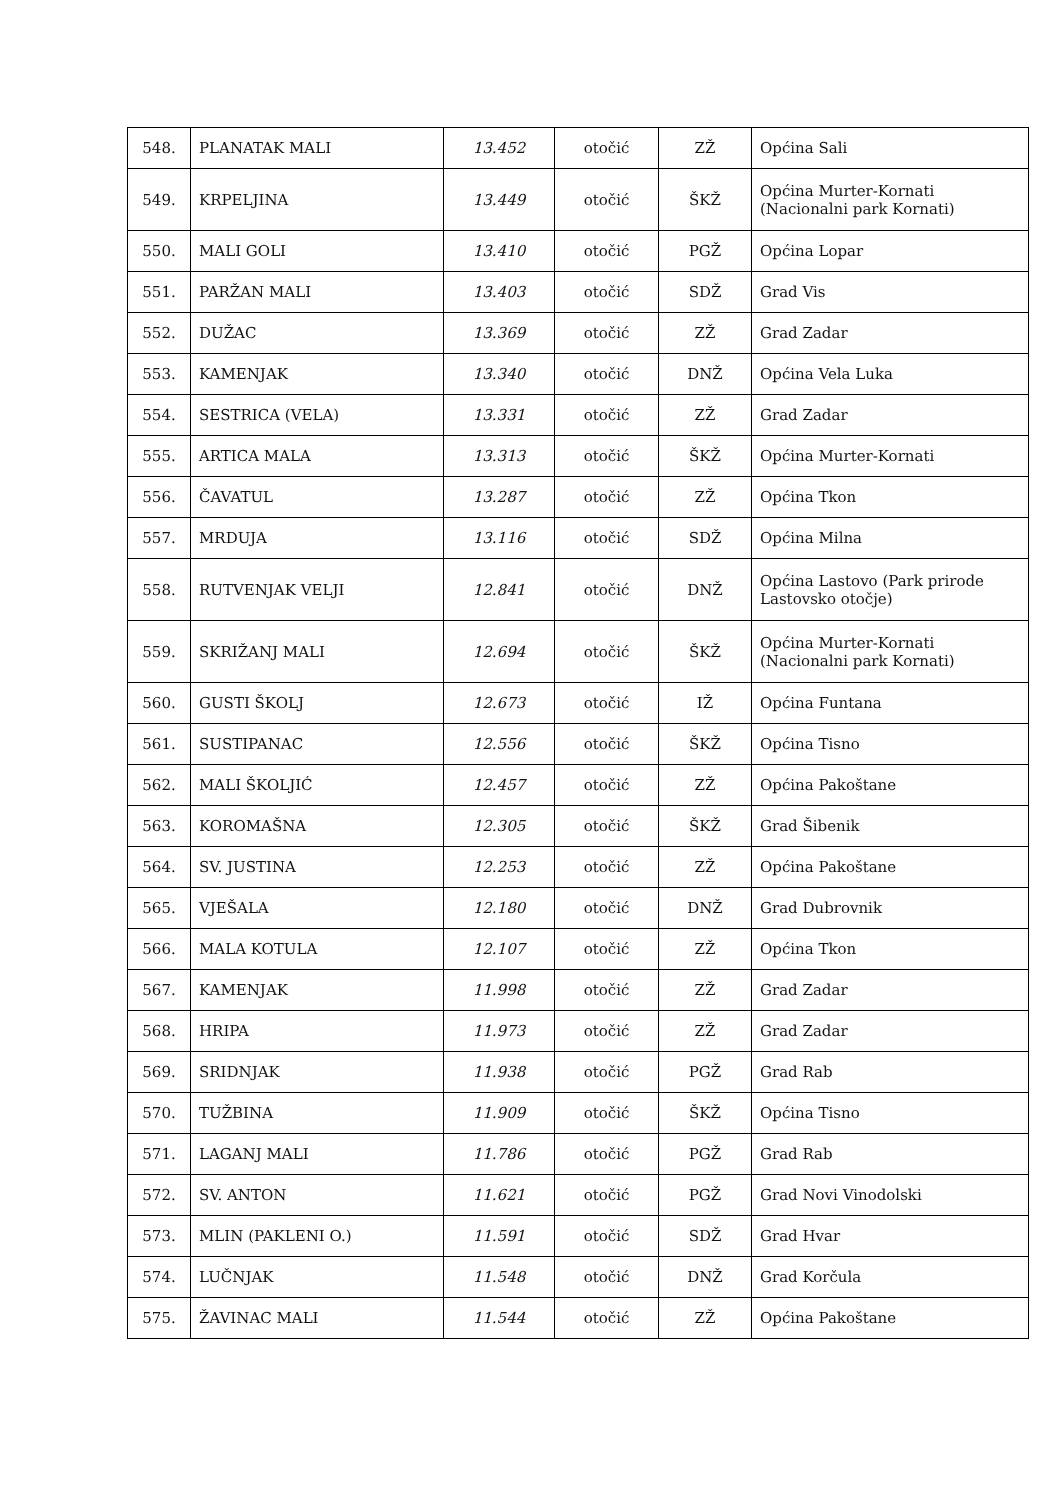| 548. | PLANATAK MALI | 13.452 | otočić | ZŽ | Općina Sali |
| 549. | KRPELJINA | 13.449 | otočić | ŠKŽ | Općina Murter-Kornati (Nacionalni park Kornati) |
| 550. | MALI GOLI | 13.410 | otočić | PGŽ | Općina Lopar |
| 551. | PARŽAN MALI | 13.403 | otočić | SDŽ | Grad Vis |
| 552. | DUŽAC | 13.369 | otočić | ZŽ | Grad Zadar |
| 553. | KAMENJAK | 13.340 | otočić | DNŽ | Općina Vela Luka |
| 554. | SESTRICA (VELA) | 13.331 | otočić | ZŽ | Grad Zadar |
| 555. | ARTICA MALA | 13.313 | otočić | ŠKŽ | Općina Murter-Kornati |
| 556. | ČAVATUL | 13.287 | otočić | ZŽ | Općina Tkon |
| 557. | MRDUJA | 13.116 | otočić | SDŽ | Općina Milna |
| 558. | RUTVENJAK VELJI | 12.841 | otočić | DNŽ | Općina Lastovo (Park prirode Lastovsko otočje) |
| 559. | SKRIŽANJ MALI | 12.694 | otočić | ŠKŽ | Općina Murter-Kornati (Nacionalni park Kornati) |
| 560. | GUSTI ŠKOLJ | 12.673 | otočić | IŽ | Općina Funtana |
| 561. | SUSTIPANAC | 12.556 | otočić | ŠKŽ | Općina Tisno |
| 562. | MALI ŠKOLJIĆ | 12.457 | otočić | ZŽ | Općina Pakoštane |
| 563. | KOROMAŠNA | 12.305 | otočić | ŠKŽ | Grad Šibenik |
| 564. | SV. JUSTINA | 12.253 | otočić | ZŽ | Općina Pakoštane |
| 565. | VJEŠALA | 12.180 | otočić | DNŽ | Grad Dubrovnik |
| 566. | MALA KOTULA | 12.107 | otočić | ZŽ | Općina Tkon |
| 567. | KAMENJAK | 11.998 | otočić | ZŽ | Grad Zadar |
| 568. | HRIPA | 11.973 | otočić | ZŽ | Grad Zadar |
| 569. | SRIDNJAK | 11.938 | otočić | PGŽ | Grad Rab |
| 570. | TUŽBINA | 11.909 | otočić | ŠKŽ | Općina Tisno |
| 571. | LAGANJ MALI | 11.786 | otočić | PGŽ | Grad Rab |
| 572. | SV. ANTON | 11.621 | otočić | PGŽ | Grad Novi Vinodolski |
| 573. | MLIN (PAKLENI O.) | 11.591 | otočić | SDŽ | Grad Hvar |
| 574. | LUČNJAK | 11.548 | otočić | DNŽ | Grad Korčula |
| 575. | ŽAVINAC MALI | 11.544 | otočić | ZŽ | Općina Pakoštane |